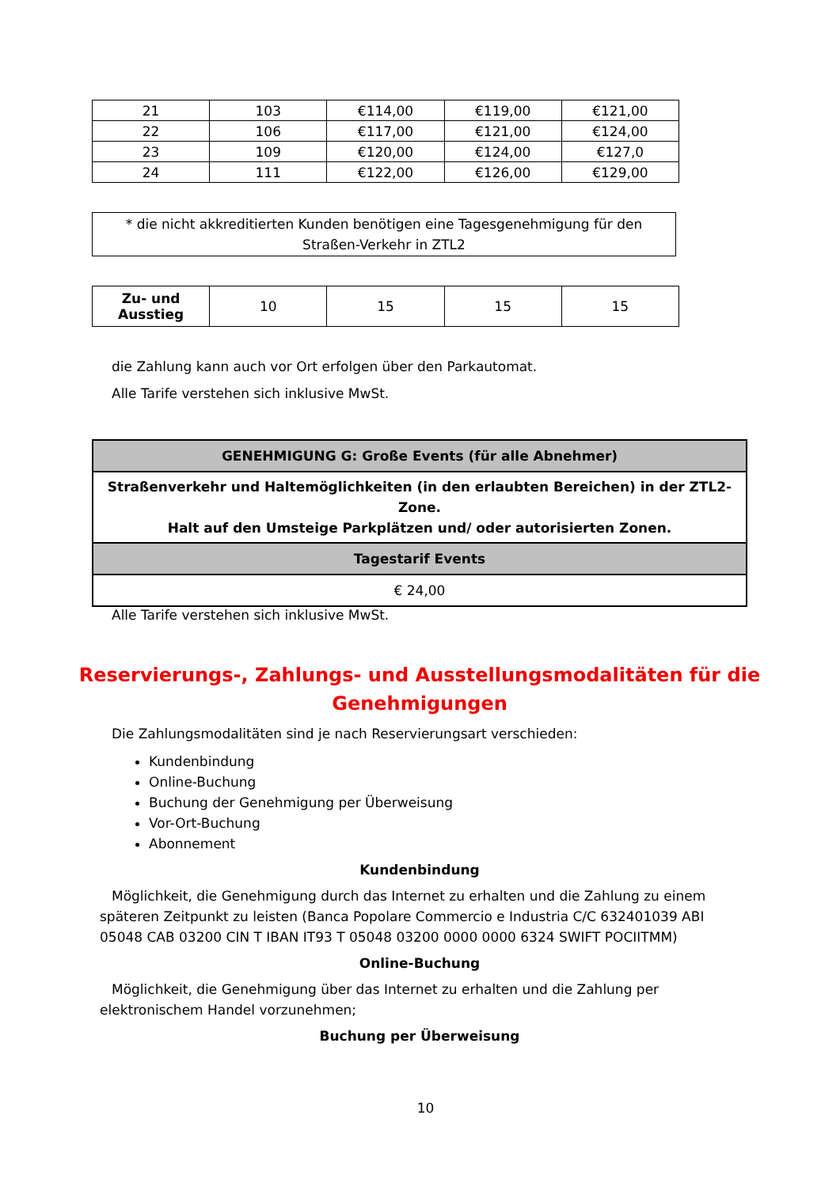| 21 | 103 | €114,00 | €119,00 | €121,00 |
| 22 | 106 | €117,00 | €121,00 | €124,00 |
| 23 | 109 | €120,00 | €124,00 | €127,0 |
| 24 | 111 | €122,00 | €126,00 | €129,00 |
* die nicht akkreditierten Kunden benötigen eine Tagesgenehmigung für den
Straßen-Verkehr in ZTL2
| Zu- und Ausstieg | 10 | 15 | 15 | 15 |
die Zahlung kann auch vor Ort erfolgen über den Parkautomat.
Alle Tarife verstehen sich inklusive MwSt.
| GENEHMIGUNG G: Große Events (für alle Abnehmer) |
| Straßenverkehr und Haltemöglichkeiten (in den erlaubten Bereichen) in der ZTL2-Zone. Halt auf den Umsteige Parkplätzen und/ oder autorisierten Zonen. |
| Tagestarif Events |
| € 24,00 |
Alle Tarife verstehen sich inklusive MwSt.
Reservierungs-, Zahlungs- und Ausstellungsmodalitäten für die Genehmigungen
Die Zahlungsmodalitäten sind je nach Reservierungsart verschieden:
Kundenbindung
Online-Buchung
Buchung der Genehmigung per Überweisung
Vor-Ort-Buchung
Abonnement
Kundenbindung
Möglichkeit, die Genehmigung durch das Internet zu erhalten und die Zahlung zu einem späteren Zeitpunkt zu leisten (Banca Popolare Commercio e Industria C/C 632401039 ABI 05048 CAB 03200 CIN T IBAN IT93 T 05048 03200 0000 0000 6324 SWIFT POCIITMM)
Online-Buchung
Möglichkeit, die Genehmigung über das Internet zu erhalten und die Zahlung per elektronischem Handel vorzunehmen;
Buchung per Überweisung
10